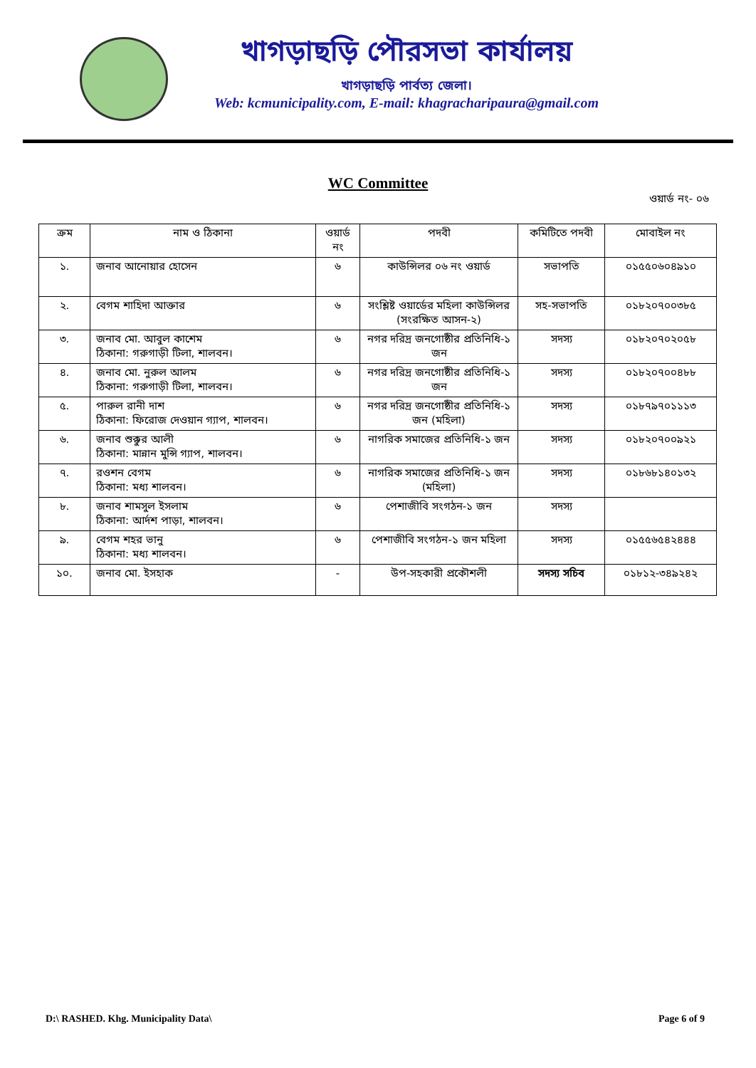খাগড়াছড়ি পৌরসভা কার্যালয়
খাগড়াছড়ি পার্বত্য জেলা।
Web: kcmunicipality.com, E-mail: khagracharipaura@gmail.com
WC Committee
ওয়ার্ড নং- ০৬
| ক্রম | নাম ও ঠিকানা | ওয়ার্ড নং | পদবী | কমিটিতে পদবী | মোবাইল নং |
| --- | --- | --- | --- | --- | --- |
| ১. | জনাব আনোয়ার হোসেন | ৬ | কাউন্সিলর ০৬ নং ওয়ার্ড | সভাপতি | ০১৫৫০৬০৪৯১০ |
| ২. | বেগম শাহিদা আক্তার | ৬ | সংশ্লিষ্ট ওয়ার্ডের মহিলা কাউন্সিলর (সংরক্ষিত আসন-২) | সহ-সভাপতি | ০১৮২০৭০০৩৮৫ |
| ৩. | জনাব মো. আবুল কাশেম ঠিকানা: গরুগাড়ী টিলা, শালবন। | ৬ | নগর দরিদ্র জনগোষ্ঠীর প্রতিনিধি-১ জন | সদস্য | ০১৮২০৭০২০৫৮ |
| ৪. | জনাব মো. নুরুল আলম ঠিকানা: গরুগাড়ী টিলা, শালবন। | ৬ | নগর দরিদ্র জনগোষ্ঠীর প্রতিনিধি-১ জন | সদস্য | ০১৮২০৭০০৪৮৮ |
| ৫. | পারুল রানী দাশ ঠিকানা: ফিরোজ দেওয়ান গ্যাপ, শালবন। | ৬ | নগর দরিদ্র জনগোষ্ঠীর প্রতিনিধি-১ জন (মহিলা) | সদস্য | ০১৮৭৯৭০১১১৩ |
| ৬. | জনাব শুক্কুর আলী ঠিকানা: মান্নান মুন্সি গ্যাপ, শালবন। | ৬ | নাগরিক সমাজের প্রতিনিধি-১ জন | সদস্য | ০১৮২০৭০০৯২১ |
| ৭. | রওশন বেগম ঠিকানা: মধ্য শালবন। | ৬ | নাগরিক সমাজের প্রতিনিধি-১ জন (মহিলা) | সদস্য | ০১৮৬৮১৪০১৩২ |
| ৮. | জনাব শামসুল ইসলাম ঠিকানা: আর্দশ পাড়া, শালবন। | ৬ | পেশাজীবি সংগঠন-১ জন | সদস্য | |
| ৯. | বেগম শহর ভানু ঠিকানা: মধ্য শালবন। | ৬ | পেশাজীবি সংগঠন-১ জন মহিলা | সদস্য | ০১৫৫৬৫৪২৪৪৪ |
| ১০. | জনাব মো. ইসহাক | - | উপ-সহকারী প্রকৌশলী | সদস্য সচিব | ০১৮১২-৩৪৯২৪২ |
D:\ RASHED. Khg. Municipality Data\ Page 6 of 9